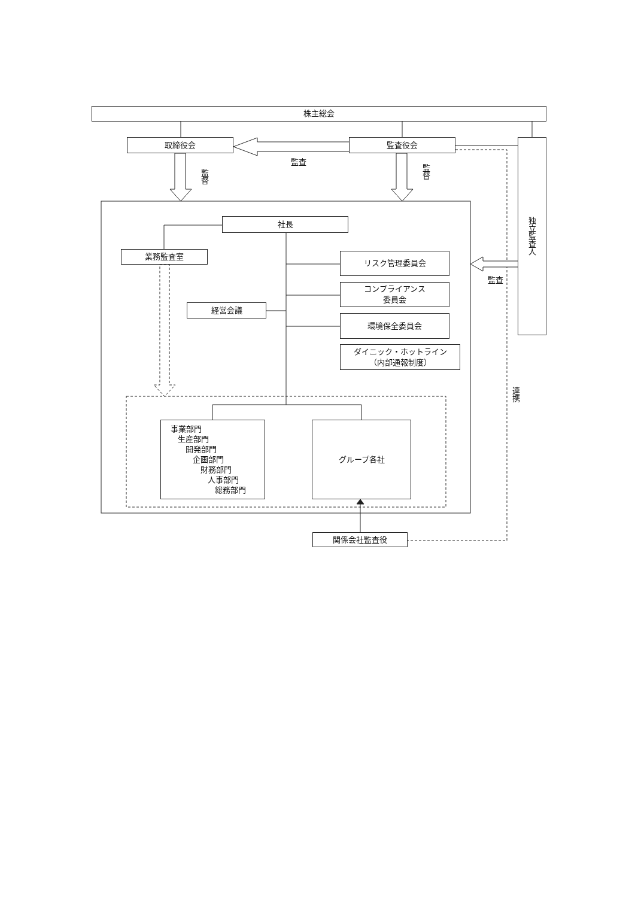株主総会
取締役会
監査役会
独立監査人
監査
監督
監督
社長
業務監査室
リスク管理委員会
監査
コンプライアンス
委員会
経営会議
環境保全委員会
ダイニック・ホットライン
（内部通報制度）
連携
事業部門
生産部門
開発部門
企画部門
財務部門
人事部門
総務部門
グループ各社
関係会社監査役